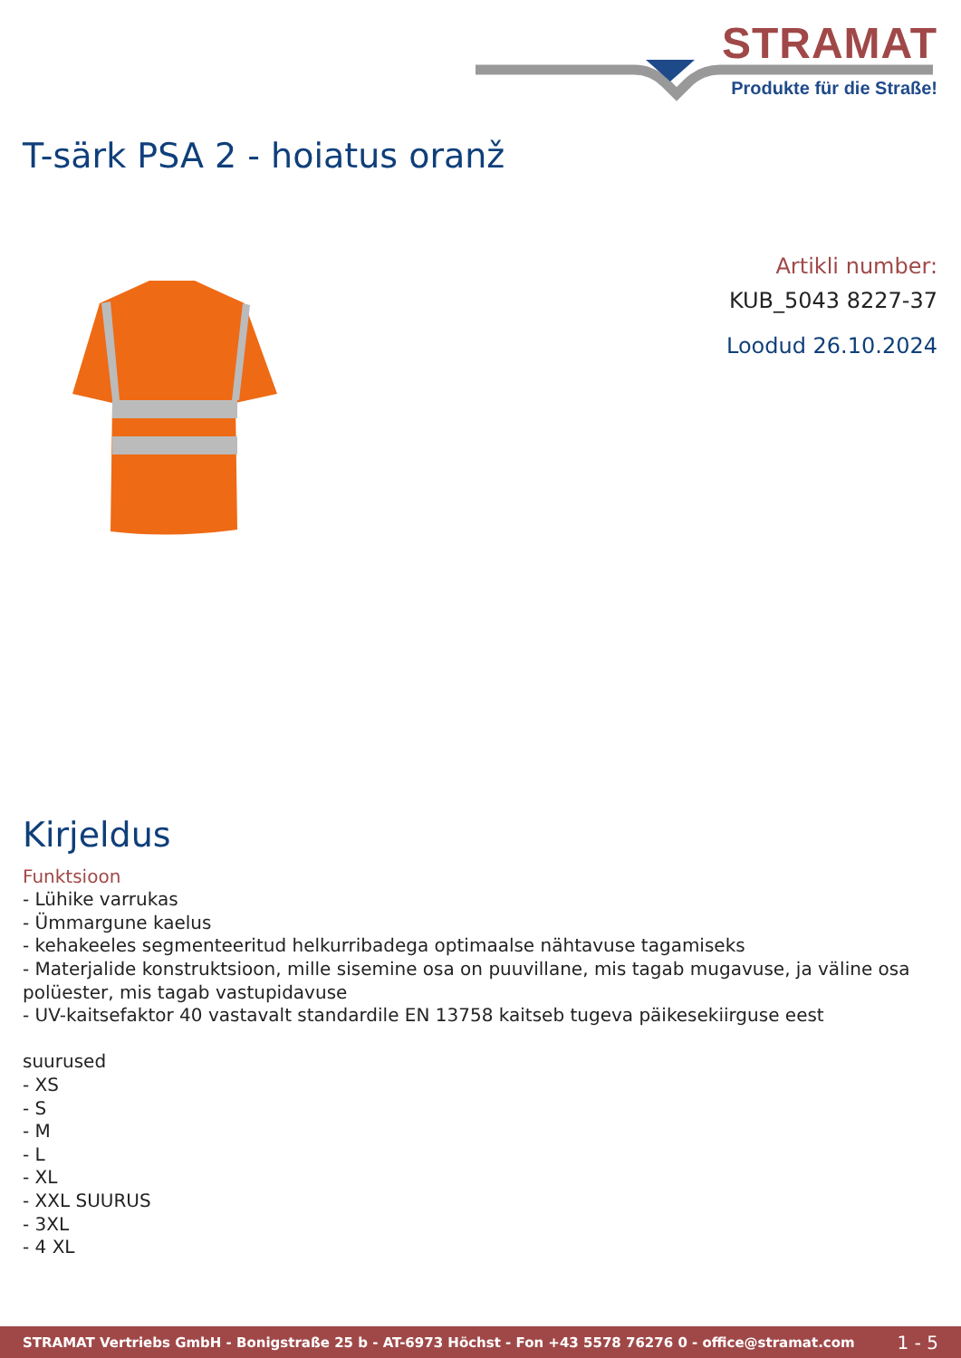STRAMAT
Produkte für die Straße!
T-särk PSA 2 - hoiatus oranž
Artikli number:
KUB_5043 8227-37
Loodud 26.10.2024
Kirjeldus
Funktsioon
- Lühike varrukas
- Ümmargune kaelus
- kehakeeles segmenteeritud helkurribadega optimaalse nähtavuse tagamiseks
- Materjalide konstruktsioon, mille sisemine osa on puuvillane, mis tagab mugavuse, ja väline osa polüester, mis tagab vastupidavuse
- UV-kaitsefaktor 40 vastavalt standardile EN 13758 kaitseb tugeva päikesekiirguse eest
suurused
- XS
- S
- M
- L
- XL
- XXL SUURUS
- 3XL
- 4 XL
STRAMAT Vertriebs GmbH - Bonigstraße 25 b - AT-6973 Höchst - Fon +43 5578 76276 0 - office@stramat.com 1 - 5